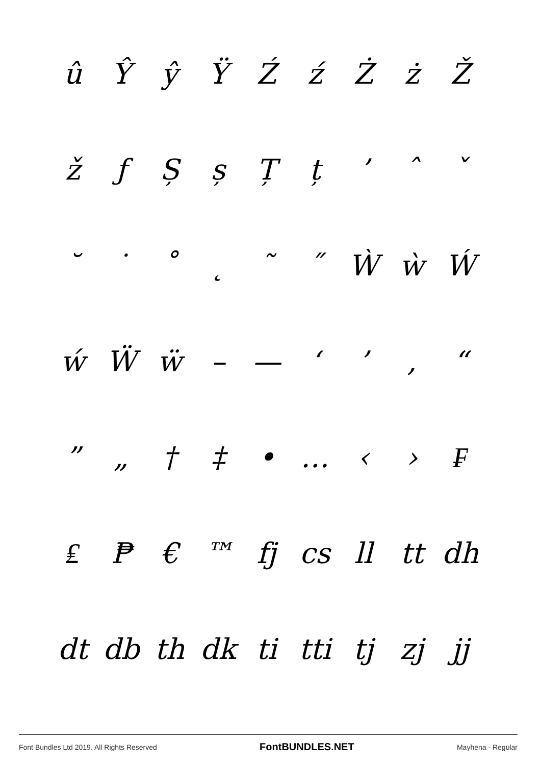| û | Ŷ | ŷ | Ÿ | Ź | ź | Ż | ż | Ž |
| ž | ƒ | Ș | ș | Ț | ț | ʼ | ˆ | ˇ |
| ˘ | ˙ | ˚ | ˛ | ˜ | ˝ | Ẁ | ẁ | Ẃ |
| ẃ | Ẅ | ẅ | – | — | ‘ | ’ | ‚ | “ |
| ” | „ | † | ‡ | • | … | ‹ | › | ₣ |
| ₤ | ₱ | € | ™ | fj | cs | ll | tt | dh |
| dt | db | th | dk | ti | tti | tj | zj | jj |
Font Bundles Ltd 2019. All Rights Reserved FontBUNDLES.NET Mayhena - Regular